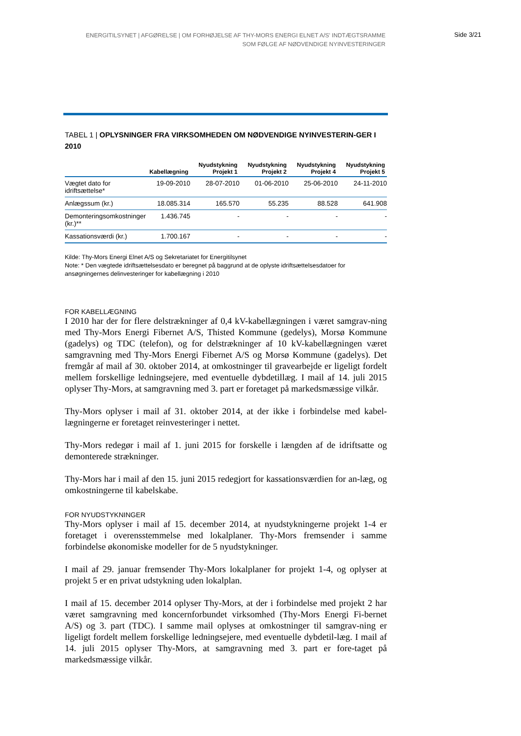ENERGITILSYNET | AFGØRELSE | OM FORHØJELSE AF THY-MORS ENERGI ELNET A/S' INDTÆGTSRAMME
SOM FØLGE AF NØDVENDIGE NYINVESTERINGER
Side 3/21
TABEL 1 | OPLYSNINGER FRA VIRKSOMHEDEN OM NØDVENDIGE NYINVESTERIN-GER I 2010
| | Kabellægning | Nyudstykning Projekt 1 | Nyudstykning Projekt 2 | Nyudstykning Projekt 4 | Nyudstykning Projekt 5 |
| --- | --- | --- | --- | --- | --- |
| Vægtet dato for idriftsættelse* | 19-09-2010 | 28-07-2010 | 01-06-2010 | 25-06-2010 | 24-11-2010 |
| Anlægssum (kr.) | 18.085.314 | 165.570 | 55.235 | 88.528 | 641.908 |
| Demonteringsomkostninger (kr.)** | 1.436.745 | - | - | - | - |
| Kassationsværdi (kr.) | 1.700.167 | - | - | - | - |
Kilde: Thy-Mors Energi Elnet A/S og Sekretariatet for Energitilsynet
Note: * Den vægtede idriftsættelsesdato er beregnet på baggrund at de oplyste idriftsættelsesdatoer for ansøgningernes delinvesteringer for kabellægning i 2010
FOR KABELLÆGNING
I 2010 har der for flere delstrækninger af 0,4 kV-kabellægningen i været samgrav-ning med Thy-Mors Energi Fibernet A/S, Thisted Kommune (gedelys), Morsø Kommune (gadelys) og TDC (telefon), og for delstrækninger af 10 kV-kabellægningen været samgravning med Thy-Mors Energi Fibernet A/S og Morsø Kommune (gadelys). Det fremgår af mail af 30. oktober 2014, at omkostninger til gravearbejde er ligeligt fordelt mellem forskellige ledningsejere, med eventuelle dybdetillæg. I mail af 14. juli 2015 oplyser Thy-Mors, at samgravning med 3. part er foretaget på markedsmæssige vilkår.
Thy-Mors oplyser i mail af 31. oktober 2014, at der ikke i forbindelse med kabel-lægningerne er foretaget reinvesteringer i nettet.
Thy-Mors redegør i mail af 1. juni 2015 for forskelle i længden af de idriftsatte og demonterede strækninger.
Thy-Mors har i mail af den 15. juni 2015 redegjort for kassationsværdien for an-læg, og omkostningerne til kabelskabe.
FOR NYUDSTYKNINGER
Thy-Mors oplyser i mail af 15. december 2014, at nyudstykningerne projekt 1-4 er foretaget i overensstemmelse med lokalplaner. Thy-Mors fremsender i samme forbindelse økonomiske modeller for de 5 nyudstykninger.
I mail af 29. januar fremsender Thy-Mors lokalplaner for projekt 1-4, og oplyser at projekt 5 er en privat udstykning uden lokalplan.
I mail af 15. december 2014 oplyser Thy-Mors, at der i forbindelse med projekt 2 har været samgravning med koncernforbundet virksomhed (Thy-Mors Energi Fi-bernet A/S) og 3. part (TDC). I samme mail oplyses at omkostninger til samgrav-ning er ligeligt fordelt mellem forskellige ledningsejere, med eventuelle dybdetil-læg. I mail af 14. juli 2015 oplyser Thy-Mors, at samgravning med 3. part er fore-taget på markedsmæssige vilkår.